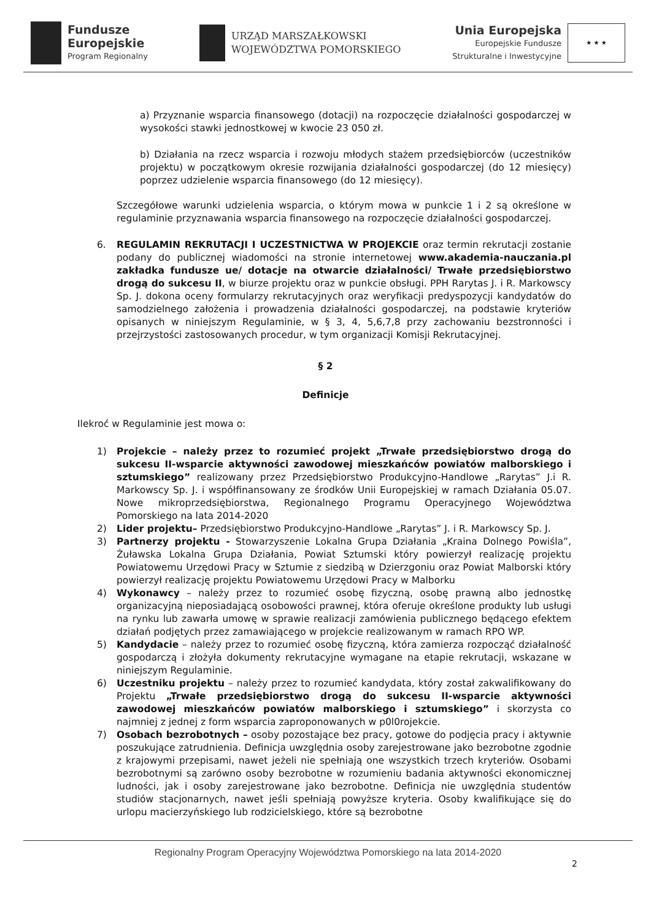Fundusze
Europejskie
Program Regionalny
URZĄD MARSZAŁKOWSKI
WOJEWÓDZTWA POMORSKIEGO
Unia Europejska
Europejskie Fundusze
Strukturalne i Inwestycyjne
★ ★ ★
a) Przyznanie wsparcia finansowego (dotacji) na rozpoczęcie działalności gospodarczej w wysokości stawki jednostkowej w kwocie 23 050 zł.
b) Działania na rzecz wsparcia i rozwoju młodych stażem przedsiębiorców (uczestników projektu) w początkowym okresie rozwijania działalności gospodarczej (do 12 miesięcy) poprzez udzielenie wsparcia finansowego (do 12 miesięcy).
Szczegółowe warunki udzielenia wsparcia, o którym mowa w punkcie 1 i 2 są określone w regulaminie przyznawania wsparcia finansowego na rozpoczęcie działalności gospodarczej.
6. REGULAMIN REKRUTACJI I UCZESTNICTWA W PROJEKCIE oraz termin rekrutacji zostanie podany do publicznej wiadomości na stronie internetowej www.akademia-nauczania.pl zakładka fundusze ue/ dotacje na otwarcie działalności/ Trwałe przedsiębiorstwo drogą do sukcesu II, w biurze projektu oraz w punkcie obsługi. PPH Rarytas J. i R. Markowscy Sp. J. dokona oceny formularzy rekrutacyjnych oraz weryfikacji predyspozycji kandydatów do samodzielnego założenia i prowadzenia działalności gospodarczej, na podstawie kryteriów opisanych w niniejszym Regulaminie, w § 3, 4, 5,6,7,8 przy zachowaniu bezstronności i przejrzystości zastosowanych procedur, w tym organizacji Komisji Rekrutacyjnej.
§ 2
Definicje
Ilekroć w Regulaminie jest mowa o:
1) Projekcie – należy przez to rozumieć projekt „Trwałe przedsiębiorstwo drogą do sukcesu II-wsparcie aktywności zawodowej mieszkańców powiatów malborskiego i sztumskiego” realizowany przez Przedsiębiorstwo Produkcyjno-Handlowe „Rarytas” J.i R. Markowscy Sp. J. i współfinansowany ze środków Unii Europejskiej w ramach Działania 05.07. Nowe mikroprzedsiębiorstwa, Regionalnego Programu Operacyjnego Województwa Pomorskiego na lata 2014-2020
2) Lider projektu– Przedsiębiorstwo Produkcyjno-Handlowe „Rarytas” J. i R. Markowscy Sp. J.
3) Partnerzy projektu - Stowarzyszenie Lokalna Grupa Działania „Kraina Dolnego Powiśla”, Żuławska Lokalna Grupa Działania, Powiat Sztumski który powierzył realizację projektu Powiatowemu Urzędowi Pracy w Sztumie z siedzibą w Dzierzgoniu oraz Powiat Malborski który powierzył realizację projektu Powiatowemu Urzędowi Pracy w Malborku
4) Wykonawcy – należy przez to rozumieć osobę fizyczną, osobę prawną albo jednostkę organizacyjną nieposiadającą osobowości prawnej, która oferuje określone produkty lub usługi na rynku lub zawarła umowę w sprawie realizacji zamówienia publicznego będącego efektem działań podjętych przez zamawiającego w projekcie realizowanym w ramach RPO WP.
5) Kandydacie – należy przez to rozumieć osobę fizyczną, która zamierza rozpocząć działalność gospodarczą i złożyła dokumenty rekrutacyjne wymagane na etapie rekrutacji, wskazane w niniejszym Regulaminie.
6) Uczestniku projektu – należy przez to rozumieć kandydata, który został zakwalifikowany do Projektu „Trwałe przedsiębiorstwo drogą do sukcesu II-wsparcie aktywności zawodowej mieszkańców powiatów malborskiego i sztumskiego” i skorzysta co najmniej z jednej z form wsparcia zaproponowanych w p0l0rojekcie.
7) Osobach bezrobotnych – osoby pozostające bez pracy, gotowe do podjęcia pracy i aktywnie poszukujące zatrudnienia. Definicja uwzględnia osoby zarejestrowane jako bezrobotne zgodnie z krajowymi przepisami, nawet jeżeli nie spełniają one wszystkich trzech kryteriów. Osobami bezrobotnymi są zarówno osoby bezrobotne w rozumieniu badania aktywności ekonomicznej ludności, jak i osoby zarejestrowane jako bezrobotne. Definicja nie uwzględnia studentów studiów stacjonarnych, nawet jeśli spełniają powyższe kryteria. Osoby kwalifikujące się do urlopu macierzyńskiego lub rodzicielskiego, które są bezrobotne
Regionalny Program Operacyjny Województwa Pomorskiego na lata 2014-2020
2